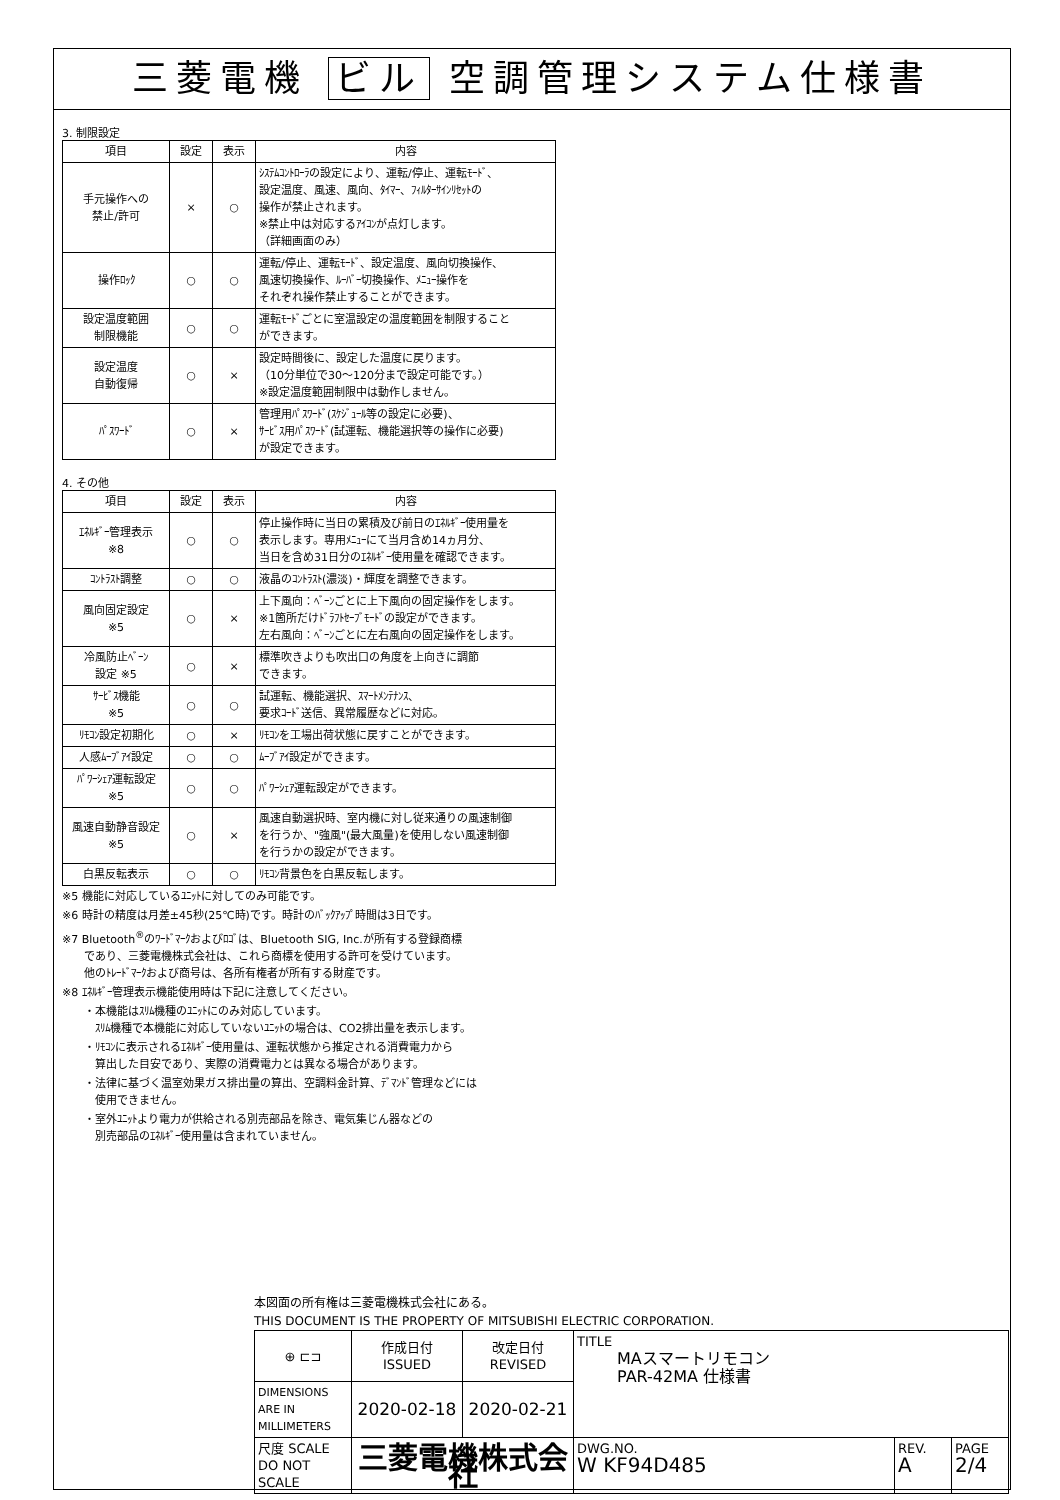三菱電機 ビル 空調管理システム仕様書
3. 制限設定
| 項目 | 設定 | 表示 | 内容 |
| --- | --- | --- | --- |
| 手元操作への 禁止/許可 | × | ○ | ｼｽﾃﾑｺﾝﾄﾛｰﾗの設定により、運転/停止、運転ﾓｰﾄﾞ、 設定温度、風速、風向、ﾀｲﾏｰ、ﾌｨﾙﾀｰｻｲﾝﾘｾｯﾄの 操作が禁止されます。 ※禁止中は対応するｱｲｺﾝが点灯します。 （詳細画面のみ） |
| 操作ﾛｯｸ | ○ | ○ | 運転/停止、運転ﾓｰﾄﾞ、設定温度、風向切換操作、 風速切換操作、ﾙｰﾊﾞｰ切換操作、ﾒﾆｭｰ操作を それぞれ操作禁止することができます。 |
| 設定温度範囲 制限機能 | ○ | ○ | 運転ﾓｰﾄﾞごとに室温設定の温度範囲を制限すること ができます。 |
| 設定温度 自動復帰 | ○ | × | 設定時間後に、設定した温度に戻ります。 （10分単位で30～120分まで設定可能です。） ※設定温度範囲制限中は動作しません。 |
| ﾊﾟｽﾜｰﾄﾞ | ○ | × | 管理用ﾊﾟｽﾜｰﾄﾞ(ｽｹｼﾞｭｰﾙ等の設定に必要)、 ｻｰﾋﾞｽ用ﾊﾟｽﾜｰﾄﾞ(試運転、機能選択等の操作に必要) が設定できます。 |
4. その他
| 項目 | 設定 | 表示 | 内容 |
| --- | --- | --- | --- |
| ｴﾈﾙｷﾞｰ管理表示 ※8 | ○ | ○ | 停止操作時に当日の累積及び前日のｴﾈﾙｷﾞｰ使用量を 表示します。専用ﾒﾆｭｰにて当月含め14ヵ月分、 当日を含め31日分のｴﾈﾙｷﾞｰ使用量を確認できます。 |
| ｺﾝﾄﾗｽﾄ調整 | ○ | ○ | 液晶のｺﾝﾄﾗｽﾄ(濃淡)・輝度を調整できます。 |
| 風向固定設定 ※5 | ○ | × | 上下風向：ﾍﾞｰﾝごとに上下風向の固定操作をします。 ※1箇所だけﾄﾞﾗﾌﾄｾｰﾌﾞﾓｰﾄﾞの設定ができます。 左右風向：ﾍﾞｰﾝごとに左右風向の固定操作をします。 |
| 冷風防止ﾍﾞｰﾝ 設定 ※5 | ○ | × | 標準吹きよりも吹出口の角度を上向きに調節 できます。 |
| ｻｰﾋﾞｽ機能 ※5 | ○ | ○ | 試運転、機能選択、ｽﾏｰﾄﾒﾝﾃﾅﾝｽ、 要求ｺｰﾄﾞ送信、異常履歴などに対応。 |
| ﾘﾓｺﾝ設定初期化 | ○ | × | ﾘﾓｺﾝを工場出荷状態に戻すことができます。 |
| 人感ﾑｰﾌﾞｱｲ設定 | ○ | ○ | ﾑｰﾌﾞｱｲ設定ができます。 |
| ﾊﾟﾜｰｼｪｱ運転設定 ※5 | ○ | ○ | ﾊﾟﾜｰｼｪｱ運転設定ができます。 |
| 風速自動静音設定 ※5 | ○ | × | 風速自動選択時、室内機に対し従来通りの風速制御 を行うか、"強風"(最大風量)を使用しない風速制御 を行うかの設定ができます。 |
| 白黒反転表示 | ○ | ○ | ﾘﾓｺﾝ背景色を白黒反転します。 |
※5 機能に対応しているﾕﾆｯﾄに対してのみ可能です。
※6 時計の精度は月差±45秒(25℃時)です。時計のﾊﾞｯｸｱｯﾌﾟ時間は3日です。
※7 Bluetooth<sup>®</sup>のﾜｰﾄﾞﾏｰｸおよびﾛｺﾞは、Bluetooth SIG, Inc.が所有する登録商標
　　であり、三菱電機株式会社は、これら商標を使用する許可を受けています。
　　他のﾄﾚｰﾄﾞﾏｰｸおよび商号は、各所有権者が所有する財産です。
※8 ｴﾈﾙｷﾞｰ管理表示機能使用時は下記に注意してください。
　　・本機能はｽﾘﾑ機種のﾕﾆｯﾄにのみ対応しています。
　　　ｽﾘﾑ機種で本機能に対応していないﾕﾆｯﾄの場合は、CO2排出量を表示します。
　　・ﾘﾓｺﾝに表示されるｴﾈﾙｷﾞｰ使用量は、運転状態から推定される消費電力から
　　　算出した目安であり、実際の消費電力とは異なる場合があります。
　　・法律に基づく温室効果ガス排出量の算出、空調料金計算、ﾃﾞﾏﾝﾄﾞ管理などには
　　　使用できません。
　　・室外ﾕﾆｯﾄより電力が供給される別売部品を除き、電気集じん器などの
　　　別売部品のｴﾈﾙｷﾞｰ使用量は含まれていません。
本図面の所有権は三菱電機株式会社にある。
THIS DOCUMENT IS THE PROPERTY OF MITSUBISHI ELECTRIC CORPORATION.
| ⊕ ⊏⊐ | 作成日付 ISSUED | 改定日付 REVISED | TITLE MAスマートリモコン PAR-42MA 仕様書 | | |
| DIMENSIONS ARE IN MILLIMETERS | 2020-02-18 | 2020-02-21 | | | |
| 尺度 SCALE DO NOT SCALE | 三菱電機株式会社 | | DWG.NO. W KF94D485 | REV. A | PAGE 2/4 |